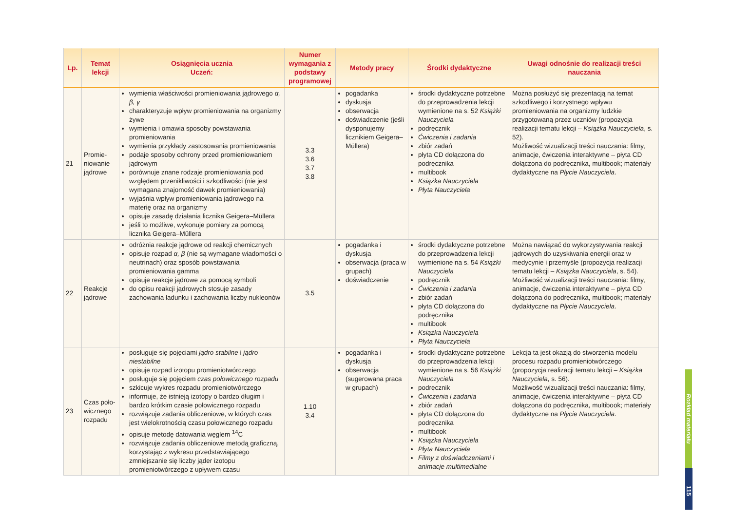| Lp. | Temat lekcji | Osiągnięcia ucznia Uczeń: | Numer wymagania z podstawy programowej | Metody pracy | Środki dydaktyczne | Uwagi odnośnie do realizacji treści nauczania |
| --- | --- | --- | --- | --- | --- | --- |
| 21 | Promie-niowanie jądrowe | wymienia właściwości promieniowania jądrowego α, β, γ charakteryzuje wpływ promieniowania na organizmy żywe wymienia i omawia sposoby powstawania promieniowania wymienia przykłady zastosowania promieniowania podaje sposoby ochrony przed promieniowaniem jądrowym porównuje znane rodzaje promieniowania pod względem przenikliwości i szkodliwości (nie jest wymagana znajomość dawek promieniowania) wyjaśnia wpływ promieniowania jądrowego na materię oraz na organizmy opisuje zasadę działania licznika Geigera–Müllera jeśli to możliwe, wykonuje pomiary za pomocą licznika Geigera–Müllera | 3.3 3.6 3.7 3.8 | pogadanka dyskusja obserwacja doświadczenie (jeśli dysponujemy licznikiem Geigera–Müllera) | środki dydaktyczne potrzebne do przeprowadzenia lekcji wymienione na s. 52 Książki Nauczyciela podręcznik Ćwiczenia i zadania zbiór zadań płyta CD dołączona do podręcznika multibook Książka Nauczyciela Płyta Nauczyciela | Można posłużyć się prezentacją na temat szkodliwego i korzystnego wpływu promieniowania na organizmy ludzkie przygotowaną przez uczniów (propozycja realizacji tematu lekcji – Książka Nauczyciela , s. 52). Możliwość wizualizacji treści nauczania: filmy, animacje, ćwiczenia interaktywne – płyta CD dołączona do podręcznika, multibook; materiały dydaktyczne na Płycie Nauczyciela . |
| 22 | Reakcje jądrowe | odróżnia reakcje jądrowe od reakcji chemicznych opisuje rozpad α, β (nie są wymagane wiadomości o neutrinach) oraz sposób powstawania promieniowania gamma opisuje reakcje jądrowe za pomocą symboli do opisu reakcji jądrowych stosuje zasady zachowania ładunku i zachowania liczby nukleonów | 3.5 | pogadanka i dyskusja obserwacja (praca w grupach) doświadczenie | środki dydaktyczne potrzebne do przeprowadzenia lekcji wymienione na s. 54 Książki Nauczyciela podręcznik Ćwiczenia i zadania zbiór zadań płyta CD dołączona do podręcznika multibook Książka Nauczyciela Płyta Nauczyciela | Można nawiązać do wykorzystywania reakcji jądrowych do uzyskiwania energii oraz w medycynie i przemyśle (propozycja realizacji tematu lekcji – Książka Nauczyciela , s. 54). Możliwość wizualizacji treści nauczania: filmy, animacje, ćwiczenia interaktywne – płyta CD dołączona do podręcznika, multibook; materiały dydaktyczne na Płycie Nauczyciela . |
| 23 | Czas poło-wicznego rozpadu | posługuje się pojęciami jądro stabilne i jądro niestabilne opisuje rozpad izotopu promieniotwórczego posługuje się pojęciem czas połowicznego rozpadu szkicuje wykres rozpadu promieniotwórczego informuje, że istnieją izotopy o bardzo długim i bardzo krótkim czasie połowicznego rozpadu rozwiązuje zadania obliczeniowe, w których czas jest wielokrotnością czasu połowicznego rozpadu opisuje metodę datowania węglem <sup>14</sup>C rozwiązuje zadania obliczeniowe metodą graficzną, korzystając z wykresu przedstawiającego zmniejszanie się liczby jąder izotopu promieniotwórczego z upływem czasu | 1.10 3.4 | pogadanka i dyskusja obserwacja (sugerowana praca w grupach) | środki dydaktyczne potrzebne do przeprowadzenia lekcji wymienione na s. 56 Książki Nauczyciela podręcznik Ćwiczenia i zadania zbiór zadań płyta CD dołączona do podręcznika multibook Książka Nauczyciela Płyta Nauczyciela Filmy z doświadczeniami i animacje multimedialne | Lekcja ta jest okazją do stworzenia modelu procesu rozpadu promieniotwórczego (propozycja realizacji tematu lekcji – Książka Nauczyciela , s. 56). Możliwość wizualizacji treści nauczania: filmy, animacje, ćwiczenia interaktywne – płyta CD dołączona do podręcznika, multibook; materiały dydaktyczne na Płycie Nauczyciela . |
Rozkład materiału
115